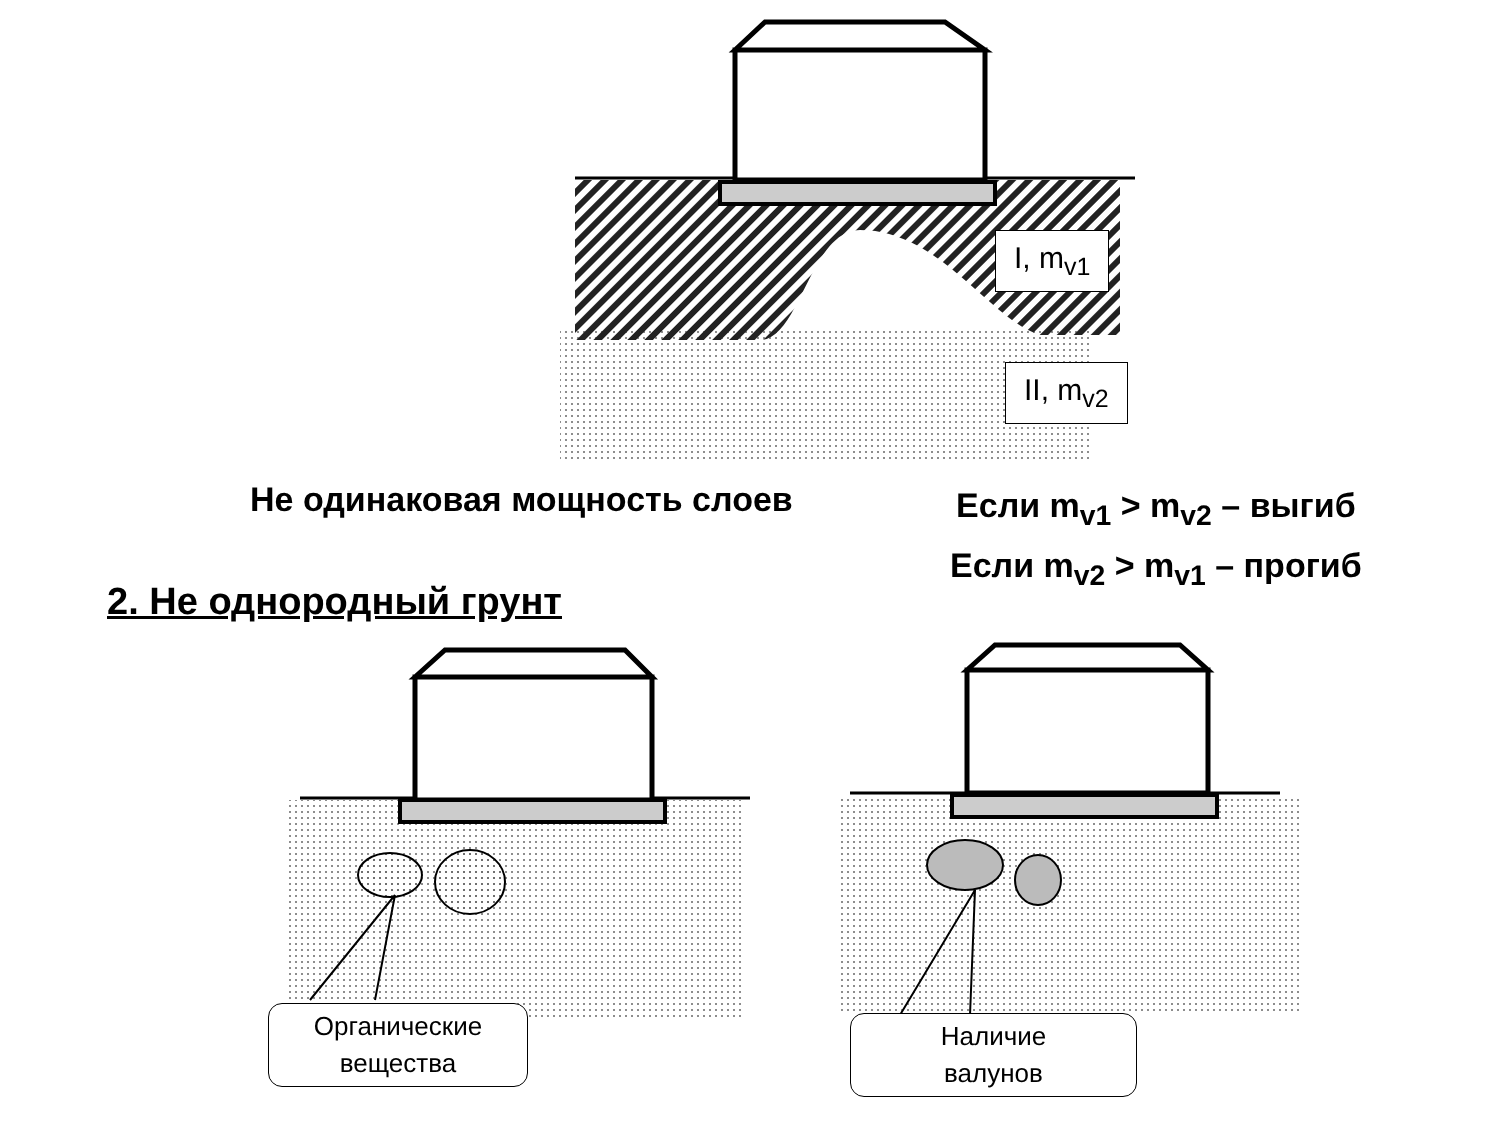I, m<sub>v1</sub>
II, m<sub>v2</sub>
Не одинаковая мощность слоев
Если m<sub>v1</sub> > m<sub>v2</sub> – выгиб
Если m<sub>v2</sub> > m<sub>v1</sub> – прогиб
2. Не однородный грунт
Органические
вещества
Наличие
валунов